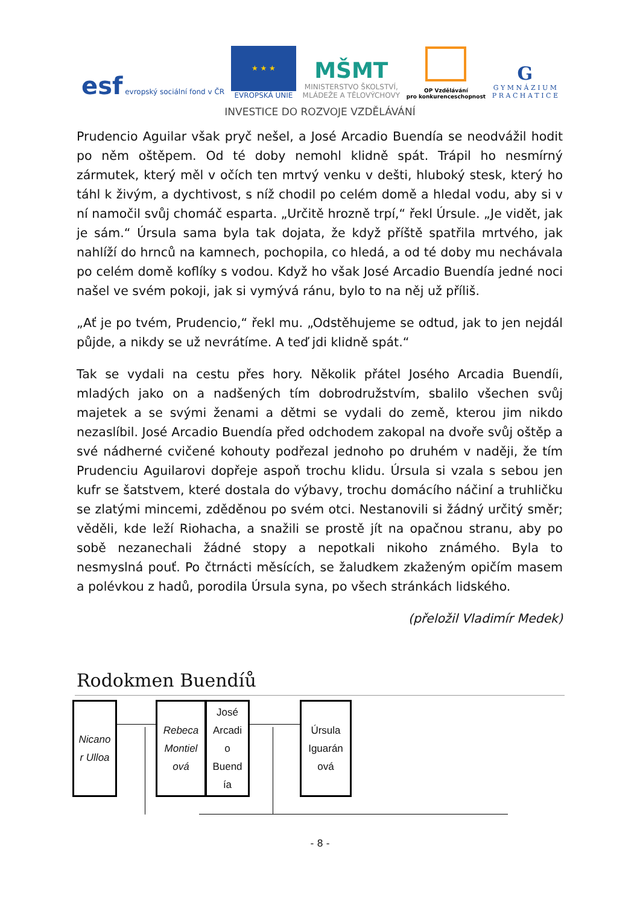esf evropský sociální fond v ČR
★ ★ ★
EVROPSKÁ UNIE
MŠMT
MINISTERSTVO ŠKOLSTVÍ,
MLÁDEŽE A TĚLOVÝCHOVY
OP Vzdělávání
pro konkurenceschopnost
G
G Y M N Á Z I U M
P R A C H A T I C E
INVESTICE DO ROZVOJE VZDĚLÁVÁNÍ
Prudencio Aguilar však pryč nešel, a José Arcadio Buendía se neodvážil hodit po něm oštěpem. Od té doby nemohl klidně spát. Trápil ho nesmírný zármutek, který měl v očích ten mrtvý venku v dešti, hluboký stesk, který ho táhl k živým, a dychtivost, s níž chodil po celém domě a hledal vodu, aby si v ní namočil svůj chomáč esparta. „Určitě hrozně trpí,“ řekl Úrsule. „Je vidět, jak je sám.“ Úrsula sama byla tak dojata, že když příště spatřila mrtvého, jak nahlíží do hrnců na kamnech, pochopila, co hledá, a od té doby mu nechávala po celém domě koflíky s vodou. Když ho však José Arcadio Buendía jedné noci našel ve svém pokoji, jak si vymývá ránu, bylo to na něj už příliš.
„Ať je po tvém, Prudencio,“ řekl mu. „Odstěhujeme se odtud, jak to jen nejdál půjde, a nikdy se už nevrátíme. A teď jdi klidně spát.“
Tak se vydali na cestu přes hory. Několik přátel Josého Arcadia Buendíi, mladých jako on a nadšených tím dobrodružstvím, sbalilo všechen svůj majetek a se svými ženami a dětmi se vydali do země, kterou jim nikdo nezaslíbil. José Arcadio Buendía před odchodem zakopal na dvoře svůj oštěp a své nádherné cvičené kohouty podřezal jednoho po druhém v naději, že tím Prudenciu Aguilarovi dopřeje aspoň trochu klidu. Úrsula si vzala s sebou jen kufr se šatstvem, které dostala do výbavy, trochu domácího náčiní a truhličku se zlatými mincemi, zděděnou po svém otci. Nestanovili si žádný určitý směr; věděli, kde leží Riohacha, a snažili se prostě jít na opačnou stranu, aby po sobě nezanechali žádné stopy a nepotkali nikoho známého. Byla to nesmyslná pouť. Po čtrnácti měsících, se žaludkem zkaženým opičím masem a polévkou z hadů, porodila Úrsula syna, po všech stránkách lidského.
(přeložil Vladimír Medek)
Rodokmen Buendíů
Nicano
r Ulloa
Rebeca
Montiel
ová
José
Arcadi
o
Buend
ía
Úrsula
Iguarán
ová
- 8 -